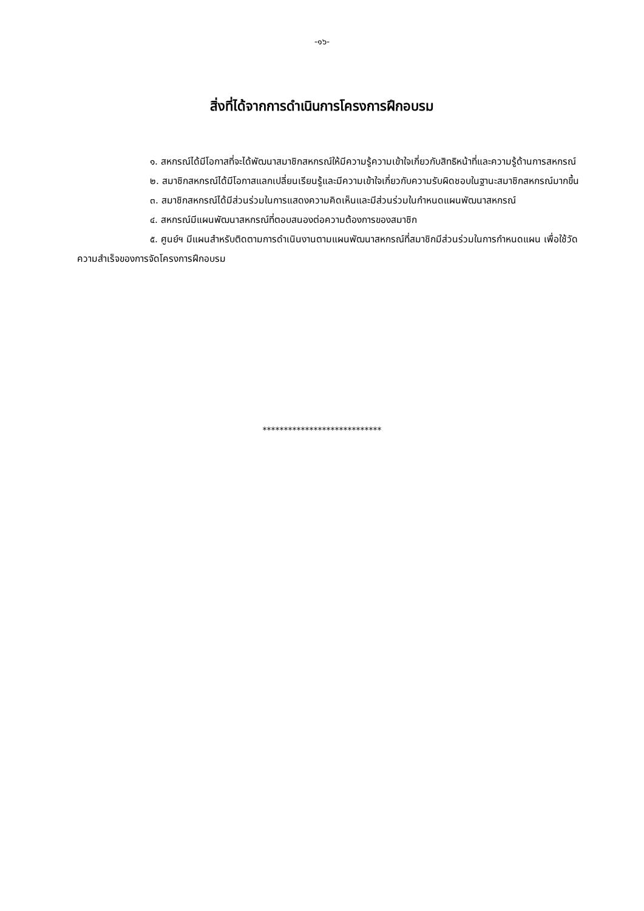-๑๖-
สิ่งที่ได้จากการดำเนินการโครงการฝึกอบรม
๑. สหกรณ์ได้มีโอกาสที่จะได้พัฒนาสมาชิกสหกรณ์ให้มีความรู้ความเข้าใจเกี่ยวกับสิทธิหน้าที่และความรู้ด้านการสหกรณ์
๒. สมาชิกสหกรณ์ได้มีโอกาสแลกเปลี่ยนเรียนรู้และมีความเข้าใจเกี่ยวกับความรับผิดชอบในฐานะสมาชิกสหกรณ์มากขึ้น
๓. สมาชิกสหกรณ์ได้มีส่วนร่วมในการแสดงความคิดเห็นและมีส่วนร่วมในกำหนดแผนพัฒนาสหกรณ์
๔. สหกรณ์มีแผนพัฒนาสหกรณ์ที่ตอบสนองต่อความต้องการของสมาชิก
๕. ศูนย์ฯ มีแผนสำหรับติดตามการดำเนินงานตามแผนพัฒนาสหกรณ์ที่สมาชิกมีส่วนร่วมในการกำหนดแผน เพื่อใช้วัดความสำเร็จของการจัดโครงการฝึกอบรม
****************************